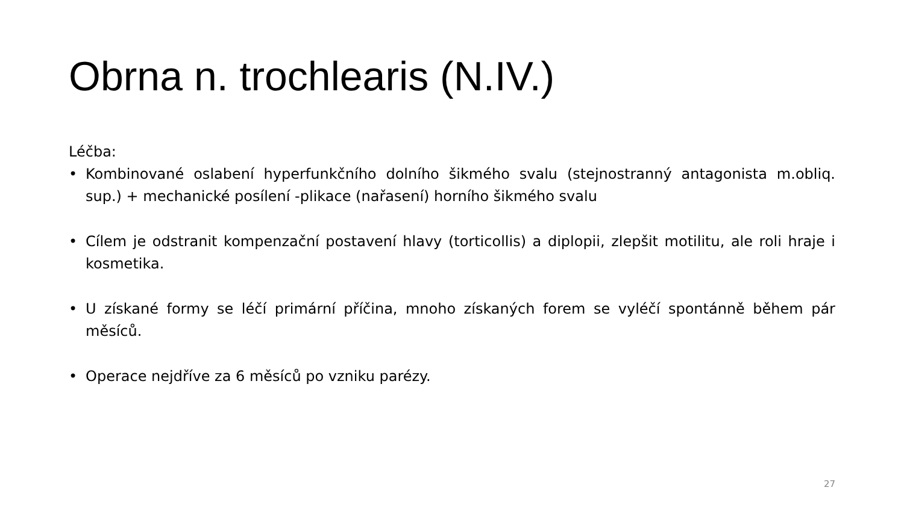Obrna n. trochlearis (N.IV.)
Léčba:
• Kombinované oslabení hyperfunkčního dolního šikmého svalu (stejnostranný antagonista m.obliq. sup.) + mechanické posílení -plikace (nařasení) horního šikmého svalu
• Cílem je odstranit kompenzační postavení hlavy (torticollis) a diplopii, zlepšit motilitu, ale roli hraje i kosmetika.
• U získané formy se léčí primární příčina, mnoho získaných forem se vyléčí spontánně během pár měsíců.
• Operace nejdříve za 6 měsíců po vzniku parézy.
27